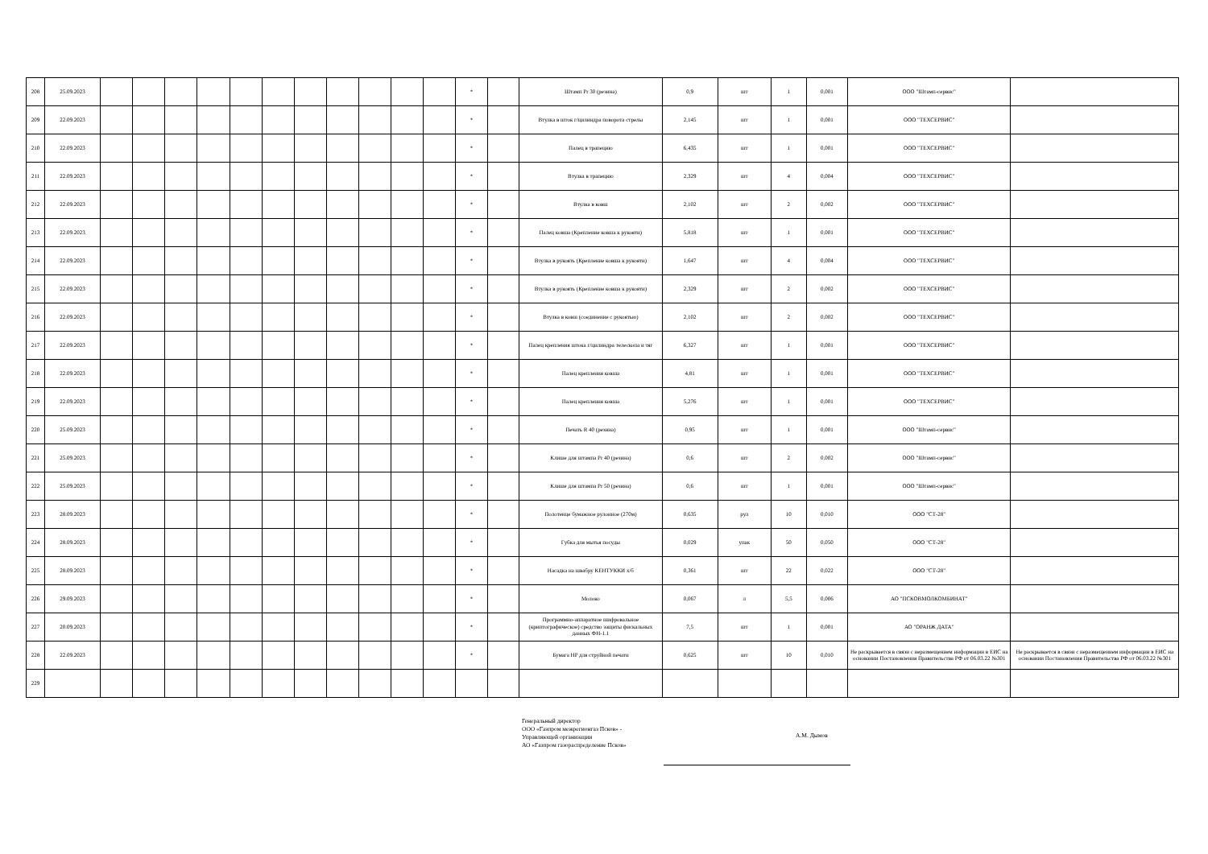| 208 | 25.09.2023 | | | | | | | | | | | | * | | Штамп Pr 30 (резина) | 0,9 | шт | 1 | 0,001 | ООО "Штамп-сервис" | |
| 209 | 22.09.2023 | | | | | | | | | | | | * | | Втулка в шток г/цилиндра поворота стрелы | 2,145 | шт | 1 | 0,001 | ООО "ТЕХСЕРВИС" | |
| 210 | 22.09.2023 | | | | | | | | | | | | * | | Палец в трапецию | 6,435 | шт | 1 | 0,001 | ООО "ТЕХСЕРВИС" | |
| 211 | 22.09.2023 | | | | | | | | | | | | * | | Втулка в трапецию | 2,329 | шт | 4 | 0,004 | ООО "ТЕХСЕРВИС" | |
| 212 | 22.09.2023 | | | | | | | | | | | | * | | Втулка в ковш | 2,102 | шт | 2 | 0,002 | ООО "ТЕХСЕРВИС" | |
| 213 | 22.09.2023 | | | | | | | | | | | | * | | Палец ковша (Крепление ковша к рукояти) | 5,818 | шт | 1 | 0,001 | ООО "ТЕХСЕРВИС" | |
| 214 | 22.09.2023 | | | | | | | | | | | | * | | Втулка в рукоять (Крепление ковша к рукояти) | 1,647 | шт | 4 | 0,004 | ООО "ТЕХСЕРВИС" | |
| 215 | 22.09.2023 | | | | | | | | | | | | * | | Втулка в рукоять (Крепление ковша к рукояти) | 2,329 | шт | 2 | 0,002 | ООО "ТЕХСЕРВИС" | |
| 216 | 22.09.2023 | | | | | | | | | | | | * | | Втулка в ковш (соединение с рукоятью) | 2,102 | шт | 2 | 0,002 | ООО "ТЕХСЕРВИС" | |
| 217 | 22.09.2023 | | | | | | | | | | | | * | | Палец крепления штока г/цилиндра телескопа и тяг | 6,327 | шт | 1 | 0,001 | ООО "ТЕХСЕРВИС" | |
| 218 | 22.09.2023 | | | | | | | | | | | | * | | Палец крепления ковша | 4,81 | шт | 1 | 0,001 | ООО "ТЕХСЕРВИС" | |
| 219 | 22.09.2023 | | | | | | | | | | | | * | | Палец крепления ковша | 5,276 | шт | 1 | 0,001 | ООО "ТЕХСЕРВИС" | |
| 220 | 25.09.2023 | | | | | | | | | | | | * | | Печать R 40 (резина) | 0,95 | шт | 1 | 0,001 | ООО "Штамп-сервис" | |
| 221 | 25.09.2023 | | | | | | | | | | | | * | | Клише для штампа Pr 40 (резина) | 0,6 | шт | 2 | 0,002 | ООО "Штамп-сервис" | |
| 222 | 25.09.2023 | | | | | | | | | | | | * | | Клише для штампа Pr 50 (резина) | 0,6 | шт | 1 | 0,001 | ООО "Штамп-сервис" | |
| 223 | 28.09.2023 | | | | | | | | | | | | * | | Полотенце бумажное рулонное (270м) | 0,635 | рул | 10 | 0,010 | ООО "СТ-28" | |
| 224 | 28.09.2023 | | | | | | | | | | | | * | | Губка для мытья посуды | 0,029 | упак | 50 | 0,050 | ООО "СТ-28" | |
| 225 | 28.09.2023 | | | | | | | | | | | | * | | Насадка на швабру КЕНТУККИ х/б | 0,361 | шт | 22 | 0,022 | ООО "СТ-28" | |
| 226 | 29.09.2023 | | | | | | | | | | | | * | | Молоко | 0,067 | л | 5,5 | 0,006 | АО "ПСКОВМОЛКОМБИНАТ" | |
| 227 | 20.09.2023 | | | | | | | | | | | | * | | Программно-аппаратное шифровальное (криптографическое) средство защиты фискальных данных ФН-1.1 | 7,5 | шт | 1 | 0,001 | АО "ОРАНЖ ДАТА" | |
| 228 | 22.09.2023 | | | | | | | | | | | | * | | Бумага HP для струйной печати | 0,625 | шт | 10 | 0,010 | Не раскрывается в связи с неразмещением информации в ЕИС на основании Постановления Правительства РФ от 06.03.22 №301 | Не раскрывается в связи с неразмещением информации в ЕИС на основании Постановления Правительства РФ от 06.03.22 №301 |
| 229 | | | | | | | | | | | | | | | | | | | | | |
Генеральный директор
ООО «Газпром межрегионгаз Псков» -
Управляющей организации
АО «Газпром газораспределение Псков»
А.М. Дымов